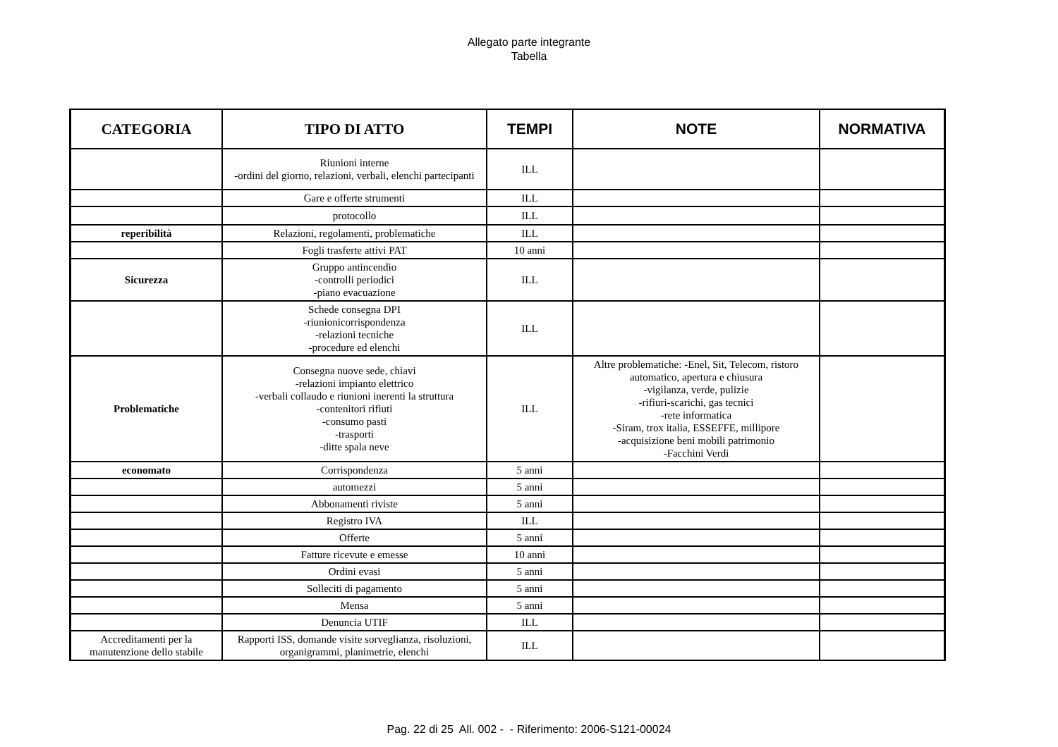Allegato parte integrante
Tabella
| CATEGORIA | TIPO DI ATTO | TEMPI | NOTE | NORMATIVA |
| --- | --- | --- | --- | --- |
| | Riunioni interne -ordini del giorno, relazioni, verbali, elenchi partecipanti | ILL | | |
| | Gare e offerte strumenti | ILL | | |
| | protocollo | ILL | | |
| reperibilità | Relazioni, regolamenti, problematiche | ILL | | |
| | Fogli trasferte attivi PAT | 10 anni | | |
| Sicurezza | Gruppo antincendio -controlli periodici -piano evacuazione | ILL | | |
| | Schede consegna DPI -riunionicorrispondenza -relazioni tecniche -procedure ed elenchi | ILL | | |
| Problematiche | Consegna nuove sede, chiavi -relazioni impianto elettrico -verbali collaudo e riunioni inerenti la struttura -contenitori rifiuti -consumo pasti -trasporti -ditte spala neve | ILL | Altre problematiche: -Enel, Sit, Telecom, ristoro automatico, apertura e chiusura -vigilanza, verde, pulizie -rifiuri-scarichi, gas tecnici -rete informatica -Siram, trox italia, ESSEFFE, millipore -acquisizione beni mobili patrimonio -Facchini Verdi | |
| economato | Corrispondenza | 5 anni | | |
| | automezzi | 5 anni | | |
| | Abbonamenti riviste | 5 anni | | |
| | Registro IVA | ILL | | |
| | Offerte | 5 anni | | |
| | Fatture ricevute e emesse | 10 anni | | |
| | Ordini evasi | 5 anni | | |
| | Solleciti di pagamento | 5 anni | | |
| | Mensa | 5 anni | | |
| | Denuncia UTIF | ILL | | |
| Accreditamenti per la manutenzione dello stabile | Rapporti ISS, domande visite sorveglianza, risoluzioni, organigrammi, planimetrie, elenchi | ILL | | |
Pag. 22 di 25 All. 002 - - Riferimento: 2006-S121-00024